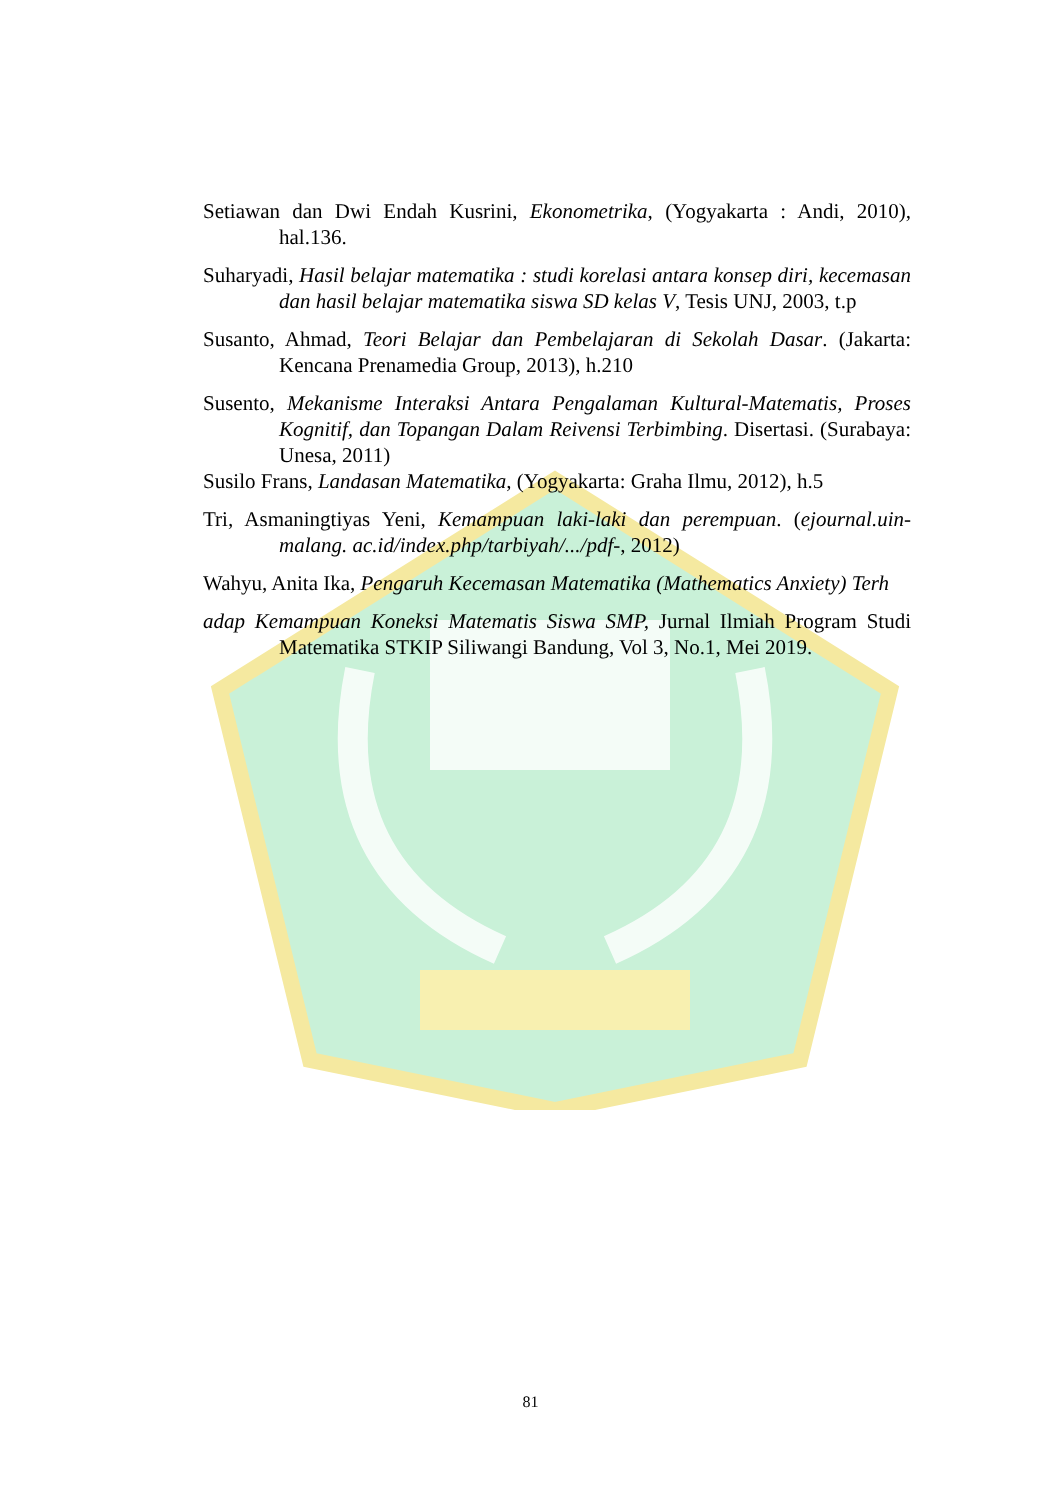Setiawan dan Dwi Endah Kusrini, Ekonometrika, (Yogyakarta : Andi, 2010), hal.136.
Suharyadi, Hasil belajar matematika : studi korelasi antara konsep diri, kecemasan dan hasil belajar matematika siswa SD kelas V, Tesis UNJ, 2003, t.p
Susanto, Ahmad, Teori Belajar dan Pembelajaran di Sekolah Dasar. (Jakarta: Kencana Prenamedia Group, 2013), h.210
Susento, Mekanisme Interaksi Antara Pengalaman Kultural-Matematis, Proses Kognitif, dan Topangan Dalam Reivensi Terbimbing. Disertasi. (Surabaya: Unesa, 2011)
Susilo Frans, Landasan Matematika, (Yogyakarta: Graha Ilmu, 2012), h.5
Tri, Asmaningtiyas Yeni, Kemampuan laki-laki dan perempuan. (ejournal.uin-malang. ac.id/index.php/tarbiyah/.../pdf-, 2012)
Wahyu, Anita Ika, Pengaruh Kecemasan Matematika (Mathematics Anxiety) Terh
adap Kemampuan Koneksi Matematis Siswa SMP, Jurnal Ilmiah Program Studi Matematika STKIP Siliwangi Bandung, Vol 3, No.1, Mei 2019.
81